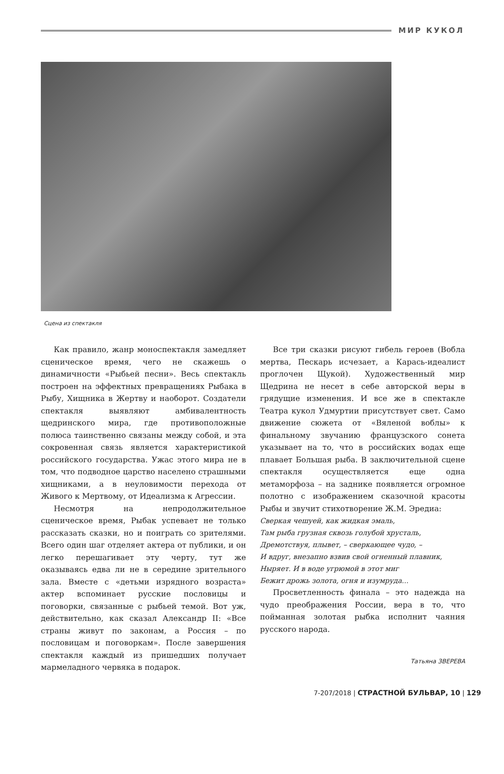МИР КУКОЛ
Сцена из спектакля
Как правило, жанр моноспектакля замедляет сценическое время, чего не скажешь о динамичности «Рыбьей песни». Весь спектакль построен на эффектных превращениях Рыбака в Рыбу, Хищника в Жертву и наоборот. Создатели спектакля выявляют амбивалентность щедринского мира, где противоположные полюса таинственно связаны между собой, и эта сокровенная связь является характеристикой российского государства. Ужас этого мира не в том, что подводное царство населено страшными хищниками, а в неуловимости перехода от Живого к Мертвому, от Идеализма к Агрессии.
Несмотря на непродолжительное сценическое время, Рыбак успевает не только рассказать сказки, но и поиграть со зрителями. Всего один шаг отделяет актера от публики, и он легко перешагивает эту черту, тут же оказываясь едва ли не в середине зрительного зала. Вместе с «детьми изрядного возраста» актер вспоминает русские пословицы и поговорки, связанные с рыбьей темой. Вот уж, действительно, как сказал Александр II: «Все страны живут по законам, а Россия – по пословицам и поговоркам». После завершения спектакля каждый из пришедших получает мармеладного червяка в подарок.
Все три сказки рисуют гибель героев (Вобла мертва, Пескарь исчезает, а Карась-идеалист проглочен Щукой). Художественный мир Щедрина не несет в себе авторской веры в грядущие изменения. И все же в спектакле Театра кукол Удмуртии присутствует свет. Само движение сюжета от «Вяленой воблы» к финальному звучанию французского сонета указывает на то, что в российских водах еще плавает Большая рыба. В заключительной сцене спектакля осуществляется еще одна метаморфоза – на заднике появляется огромное полотно с изображением сказочной красоты Рыбы и звучит стихотворение Ж.М. Эредиа:
Сверкая чешуей, как жидкая эмаль,
Там рыба грузная сквозь голубой хрусталь,
Дремотствуя, плывет, – сверкающее чудо, –
И вдруг, внезапно взвив свой огненный плавник,
Ныряет. И в воде угрюмой в этот миг
Бежит дрожь золота, огня и изумруда...
Просветленность финала – это надежда на чудо преображения России, вера в то, что пойманная золотая рыбка исполнит чаяния русского народа.
Татьяна ЗВЕРЕВА
7-207/2018 | СТРАСТНОЙ БУЛЬВАР, 10 | 129